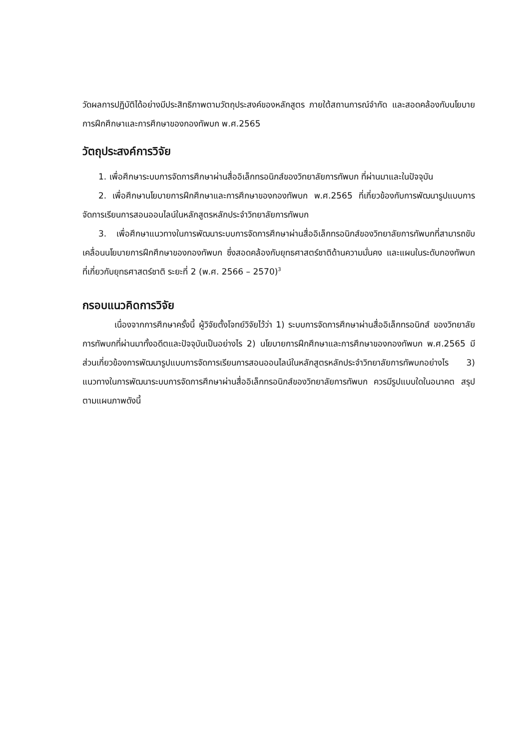วัดผลการปฏิบัติได้อย่างมีประสิทธิภาพตามวัตถุประสงค์ของหลักสูตร ภายใต้สถานการณ์จำกัด และสอดคล้องกับนโยบายการฝึกศึกษาและการศึกษาของกองทัพบก พ.ศ.2565
วัตถุประสงค์การวิจัย
1. เพื่อศึกษาระบบการจัดการศึกษาผ่านสื่ออิเล็กทรอนิกส์ของวิทยาลัยการทัพบก ที่ผ่านมาและในปัจจุบัน
2. เพื่อศึกษานโยบายการฝึกศึกษาและการศึกษาของกองทัพบก พ.ศ.2565 ที่เกี่ยวข้องกับการพัฒนารูปแบบการจัดการเรียนการสอนออนไลน์ในหลักสูตรหลักประจำวิทยาลัยการทัพบก
3. เพื่อศึกษาแนวทางในการพัฒนาระบบการจัดการศึกษาผ่านสื่ออิเล็กทรอนิกส์ของวิทยาลัยการทัพบกที่สามารถขับเคลื่อนนโยบายการฝึกศึกษาของกองทัพบก ซึ่งสอดคล้องกับยุทธศาสตร์ชาติด้านความมั่นคง และแผนในระดับกองทัพบก ที่เกี่ยวกับยุทธศาสตร์ชาติ ระยะที่ 2 (พ.ศ. 2566 – 2570)<sup>3</sup>
กรอบแนวคิดการวิจัย
เนื่องจากการศึกษาครั้งนี้ ผู้วิจัยตั้งโจทย์วิจัยไว้ว่า 1) ระบบการจัดการศึกษาผ่านสื่ออิเล็กทรอนิกส์ ของวิทยาลัยการทัพบกที่ผ่านมาทั้งอดีตและปัจจุบันเป็นอย่างไร 2) นโยบายการฝึกศึกษาและการศึกษาของกองทัพบก พ.ศ.2565 มีส่วนเกี่ยวข้องการพัฒนารูปแบบการจัดการเรียนการสอนออนไลน์ในหลักสูตรหลักประจำวิทยาลัยการทัพบกอย่างไร 3) แนวทางในการพัฒนาระบบการจัดการศึกษาผ่านสื่ออิเล็กทรอนิกส์ของวิทยาลัยการทัพบก ควรมีรูปแบบใดในอนาคต สรุปตามแผนภาพดังนี้